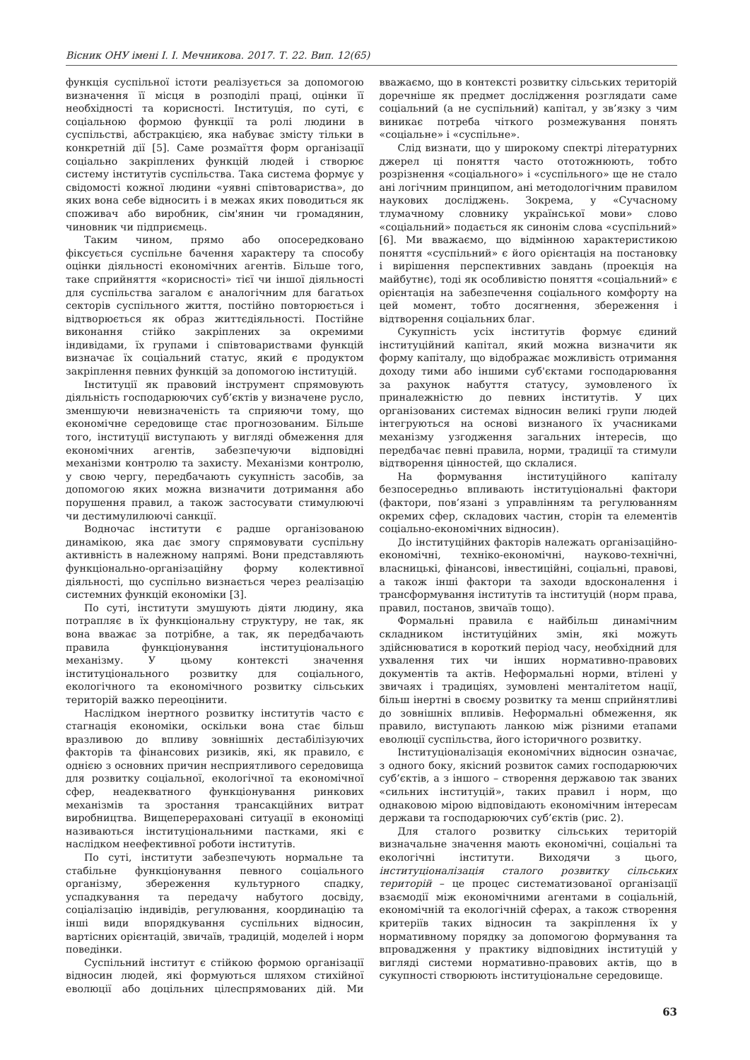Вісник ОНУ імені І. І. Мечникова. 2017. Т. 22. Вип. 12(65)
функція суспільної істоти реалізується за допомогою визначення її місця в розподілі праці, оцінки її необхідності та корисності. Інституція, по суті, є соціальною формою функції та ролі людини в суспільстві, абстракцією, яка набуває змісту тільки в конкретній дії [5]. Саме розмаїття форм організації соціально закріплених функцій людей і створює систему інститутів суспільства. Така система формує у свідомості кожної людини «уявні співтовариства», до яких вона себе відносить і в межах яких поводиться як споживач або виробник, сім'янин чи громадянин, чиновник чи підприємець.
Таким чином, прямо або опосередковано фіксується суспільне бачення характеру та способу оцінки діяльності економічних агентів. Більше того, таке сприйняття «корисності» тієї чи іншої діяльності для суспільства загалом є аналогічним для багатьох секторів суспільного життя, постійно повторюється і відтворюється як образ життєдіяльності. Постійне виконання стійко закріплених за окремими індивідами, їх групами і співтовариствами функцій визначає їх соціальний статус, який є продуктом закріплення певних функцій за допомогою інституцій.
Інституції як правовий інструмент спрямовують діяльність господарюючих суб’єктів у визначене русло, зменшуючи невизначеність та сприяючи тому, що економічне середовище стає прогнозованим. Більше того, інституції виступають у вигляді обмеження для економічних агентів, забезпечуючи відповідні механізми контролю та захисту. Механізми контролю, у свою чергу, передбачають сукупність засобів, за допомогою яких можна визначити дотримання або порушення правил, а також застосувати стимулюючі чи дестимулилюючі санкції.
Водночас інститути є радше організованою динамікою, яка дає змогу спрямовувати суспільну активність в належному напрямі. Вони представляють функціонально-організаційну форму колективної діяльності, що суспільно визнається через реалізацію системних функцій економіки [3].
По суті, інститути змушують діяти людину, яка потрапляє в їх функціональну структуру, не так, як вона вважає за потрібне, а так, як передбачають правила функціонування інституціонального механізму. У цьому контексті значення інституціонального розвитку для соціального, екологічного та економічного розвитку сільських територій важко переоцінити.
Наслідком інертного розвитку інститутів часто є стагнація економіки, оскільки вона стає більш вразливою до впливу зовнішніх дестабілізуючих факторів та фінансових ризиків, які, як правило, є однією з основних причин несприятливого середовища для розвитку соціальної, екологічної та економічної сфер, неадекватного функціонування ринкових механізмів та зростання трансакційних витрат виробництва. Вищеперераховані ситуації в економіці називаються інституціональними пастками, які є наслідком неефективної роботи інститутів.
По суті, інститути забезпечують нормальне та стабільне функціонування певного соціального організму, збереження культурного спадку, успадкування та передачу набутого досвіду, соціалізацію індивідів, регулювання, координацію та інші види впорядкування суспільних відносин, вартісних орієнтацій, звичаїв, традицій, моделей і норм поведінки.
Суспільний інститут є стійкою формою організації відносин людей, які формуються шляхом стихійної еволюції або доцільних цілеспрямованих дій. Ми вважаємо, що в контексті розвитку сільських територій доречніше як предмет дослідження розглядати саме соціальний (а не суспільний) капітал, у зв’язку з чим виникає потреба чіткого розмежування понять «соціальне» і «суспільне».
Слід визнати, що у широкому спектрі літературних джерел ці поняття часто ототожнюють, тобто розрізнення «соціального» і «суспільного» ще не стало ані логічним принципом, ані методологічним правилом наукових досліджень. Зокрема, у «Сучасному тлумачному словнику української мови» слово «соціальний» подається як синонім слова «суспільний» [6]. Ми вважаємо, що відмінною характеристикою поняття «суспільний» є його орієнтація на постановку і вирішення перспективних завдань (проекція на майбутнє), тоді як особливістю поняття «соціальний» є орієнтація на забезпечення соціального комфорту на цей момент, тобто досягнення, збереження і відтворення соціальних благ.
Сукупність усіх інститутів формує єдиний інституційний капітал, який можна визначити як форму капіталу, що відображає можливість отримання доходу тими або іншими суб'єктами господарювання за рахунок набуття статусу, зумовленого їх приналежністю до певних інститутів. У цих організованих системах відносин великі групи людей інтегруються на основі визнаного їх учасниками механізму узгодження загальних інтересів, що передбачає певні правила, норми, традиції та стимули відтворення цінностей, що склалися.
На формування інституційного капіталу безпосередньо впливають інституціональні фактори (фактори, пов’язані з управлінням та регулюванням окремих сфер, складових частин, сторін та елементів соціально-економічних відносин).
До інституційних факторів належать організаційно-економічні, техніко-економічні, науково-технічні, власницькі, фінансові, інвестиційні, соціальні, правові, а також інші фактори та заходи вдосконалення і трансформування інститутів та інституцій (норм права, правил, постанов, звичаїв тощо).
Формальні правила є найбільш динамічним складником інституційних змін, які можуть здійснюватися в короткий період часу, необхідний для ухвалення тих чи інших нормативно-правових документів та актів. Неформальні норми, втілені у звичаях і традиціях, зумовлені менталітетом нації, більш інертні в своєму розвитку та менш сприйнятливі до зовнішніх впливів. Неформальні обмеження, як правило, виступають ланкою між різними етапами еволюції суспільства, його історичного розвитку.
Інституціоналізація економічних відносин означає, з одного боку, якісний розвиток самих господарюючих суб’єктів, а з іншого – створення державою так званих «сильних інституцій», таких правил і норм, що однаковою мірою відповідають економічним інтересам держави та господарюючих суб’єктів (рис. 2).
Для сталого розвитку сільських територій визначальне значення мають економічні, соціальні та екологічні інститути. Виходячи з цього, інституціоналізація сталого розвитку сільських територій – це процес систематизованої організації взаємодії між економічними агентами в соціальній, економічній та екологічній сферах, а також створення критеріїв таких відносин та закріплення їх у нормативному порядку за допомогою формування та впровадження у практику відповідних інституцій у вигляді системи нормативно-правових актів, що в сукупності створюють інституціональне середовище.
63